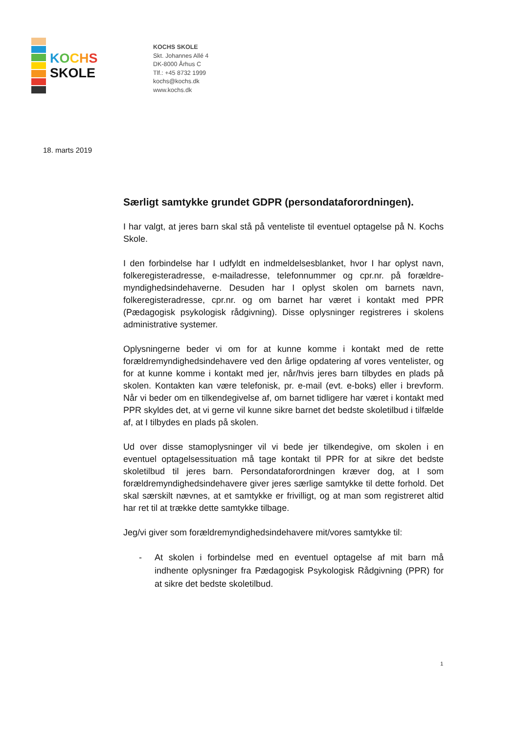KOCHS
SKOLE
KOCHS SKOLE
Skt. Johannes Allé 4
DK-8000 Århus C
Tlf.: +45 8732 1999
kochs@kochs.dk
www.kochs.dk
18. marts 2019
Særligt samtykke grundet GDPR (persondataforordningen).
I har valgt, at jeres barn skal stå på venteliste til eventuel optagelse på N. Kochs Skole.
I den forbindelse har I udfyldt en indmeldelsesblanket, hvor I har oplyst navn, folkeregisteradresse, e-mailadresse, telefonnummer og cpr.nr. på forældre-myndighedsindehaverne. Desuden har I oplyst skolen om barnets navn, folkeregisteradresse, cpr.nr. og om barnet har været i kontakt med PPR (Pædagogisk psykologisk rådgivning). Disse oplysninger registreres i skolens administrative systemer.
Oplysningerne beder vi om for at kunne komme i kontakt med de rette forældremyndighedsindehavere ved den årlige opdatering af vores ventelister, og for at kunne komme i kontakt med jer, når/hvis jeres barn tilbydes en plads på skolen. Kontakten kan være telefonisk, pr. e-mail (evt. e-boks) eller i brevform. Når vi beder om en tilkendegivelse af, om barnet tidligere har været i kontakt med PPR skyldes det, at vi gerne vil kunne sikre barnet det bedste skoletilbud i tilfælde af, at I tilbydes en plads på skolen.
Ud over disse stamoplysninger vil vi bede jer tilkendegive, om skolen i en eventuel optagelsessituation må tage kontakt til PPR for at sikre det bedste skoletilbud til jeres barn. Persondataforordningen kræver dog, at I som forældremyndighedsindehavere giver jeres særlige samtykke til dette forhold. Det skal særskilt nævnes, at et samtykke er frivilligt, og at man som registreret altid har ret til at trække dette samtykke tilbage.
Jeg/vi giver som forældremyndighedsindehavere mit/vores samtykke til:
- At skolen i forbindelse med en eventuel optagelse af mit barn må indhente oplysninger fra Pædagogisk Psykologisk Rådgivning (PPR) for at sikre det bedste skoletilbud.
1